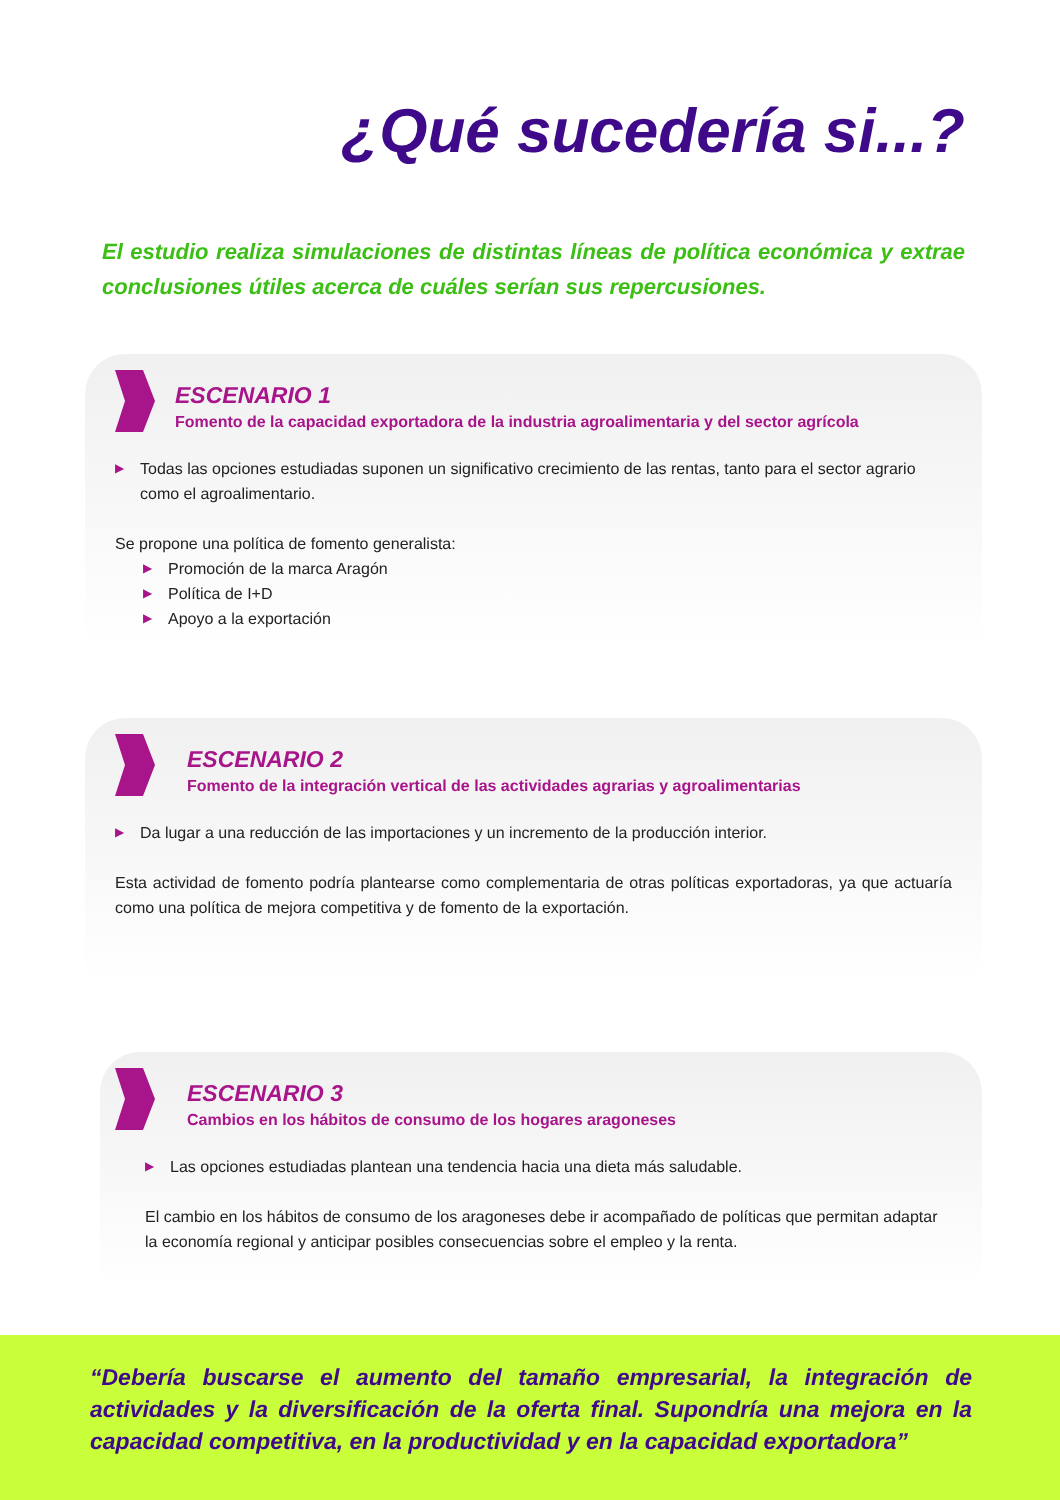¿Qué sucedería si...?
El estudio realiza simulaciones de distintas líneas de política económica y extrae conclusiones útiles acerca de cuáles serían sus repercusiones.
ESCENARIO 1
Fomento de la capacidad exportadora de la industria agroalimentaria y del sector agrícola
▶ Todas las opciones estudiadas suponen un significativo crecimiento de las rentas, tanto para el sector agrario como el agroalimentario.
Se propone una política de fomento generalista:
▶ Promoción de la marca Aragón
▶ Política de I+D
▶ Apoyo a la exportación
ESCENARIO 2
Fomento de la integración vertical de las actividades agrarias y agroalimentarias
▶ Da lugar a una reducción de las importaciones y un incremento de la producción interior.
Esta actividad de fomento podría plantearse como complementaria de otras políticas exportadoras, ya que actuaría como una política de mejora competitiva y de fomento de la exportación.
ESCENARIO 3
Cambios en los hábitos de consumo de los hogares aragoneses
▶ Las opciones estudiadas plantean una tendencia hacia una dieta más saludable.
El cambio en los hábitos de consumo de los aragoneses debe ir acompañado de políticas que permitan adaptar la economía regional y anticipar posibles consecuencias sobre el empleo y la renta.
“Debería buscarse el aumento del tamaño empresarial, la integración de actividades y la diversificación de la oferta final. Supondría una mejora en la capacidad competitiva, en la productividad y en la capacidad exportadora”